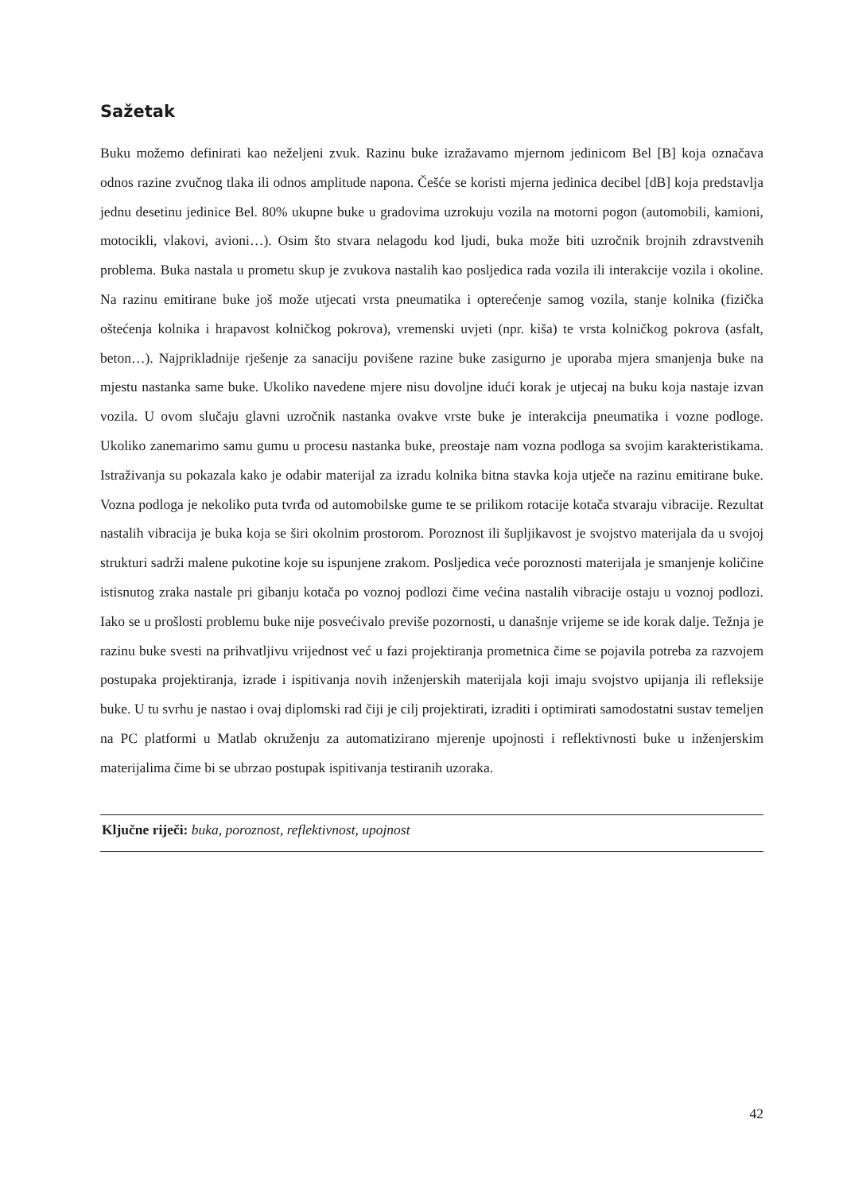Sažetak
Buku možemo definirati kao neželjeni zvuk. Razinu buke izražavamo mjernom jedinicom Bel [B] koja označava odnos razine zvučnog tlaka ili odnos amplitude napona. Češće se koristi mjerna jedinica decibel [dB] koja predstavlja jednu desetinu jedinice Bel. 80% ukupne buke u gradovima uzrokuju vozila na motorni pogon (automobili, kamioni, motocikli, vlakovi, avioni…). Osim što stvara nelagodu kod ljudi, buka može biti uzročnik brojnih zdravstvenih problema. Buka nastala u prometu skup je zvukova nastalih kao posljedica rada vozila ili interakcije vozila i okoline. Na razinu emitirane buke još može utjecati vrsta pneumatika i opterećenje samog vozila, stanje kolnika (fizička oštećenja kolnika i hrapavost kolničkog pokrova), vremenski uvjeti (npr. kiša) te vrsta kolničkog pokrova (asfalt, beton…). Najprikladnije rješenje za sanaciju povišene razine buke zasigurno je uporaba mjera smanjenja buke na mjestu nastanka same buke. Ukoliko navedene mjere nisu dovoljne idući korak je utjecaj na buku koja nastaje izvan vozila. U ovom slučaju glavni uzročnik nastanka ovakve vrste buke je interakcija pneumatika i vozne podloge. Ukoliko zanemarimo samu gumu u procesu nastanka buke, preostaje nam vozna podloga sa svojim karakteristikama. Istraživanja su pokazala kako je odabir materijal za izradu kolnika bitna stavka koja utječe na razinu emitirane buke. Vozna podloga je nekoliko puta tvrđa od automobilske gume te se prilikom rotacije kotača stvaraju vibracije. Rezultat nastalih vibracija je buka koja se širi okolnim prostorom. Poroznost ili šupljikavost je svojstvo materijala da u svojoj strukturi sadrži malene pukotine koje su ispunjene zrakom. Posljedica veće poroznosti materijala je smanjenje količine istisnutog zraka nastale pri gibanju kotača po voznoj podlozi čime većina nastalih vibracije ostaju u voznoj podlozi. Iako se u prošlosti problemu buke nije posvećivalo previše pozornosti, u današnje vrijeme se ide korak dalje. Težnja je razinu buke svesti na prihvatljivu vrijednost već u fazi projektiranja prometnica čime se pojavila potreba za razvojem postupaka projektiranja, izrade i ispitivanja novih inženjerskih materijala koji imaju svojstvo upijanja ili refleksije buke. U tu svrhu je nastao i ovaj diplomski rad čiji je cilj projektirati, izraditi i optimirati samodostatni sustav temeljen na PC platformi u Matlab okruženju za automatizirano mjerenje upojnosti i reflektivnosti buke u inženjerskim materijalima čime bi se ubrzao postupak ispitivanja testiranih uzoraka.
Ključne riječi: buka, poroznost, reflektivnost, upojnost
42